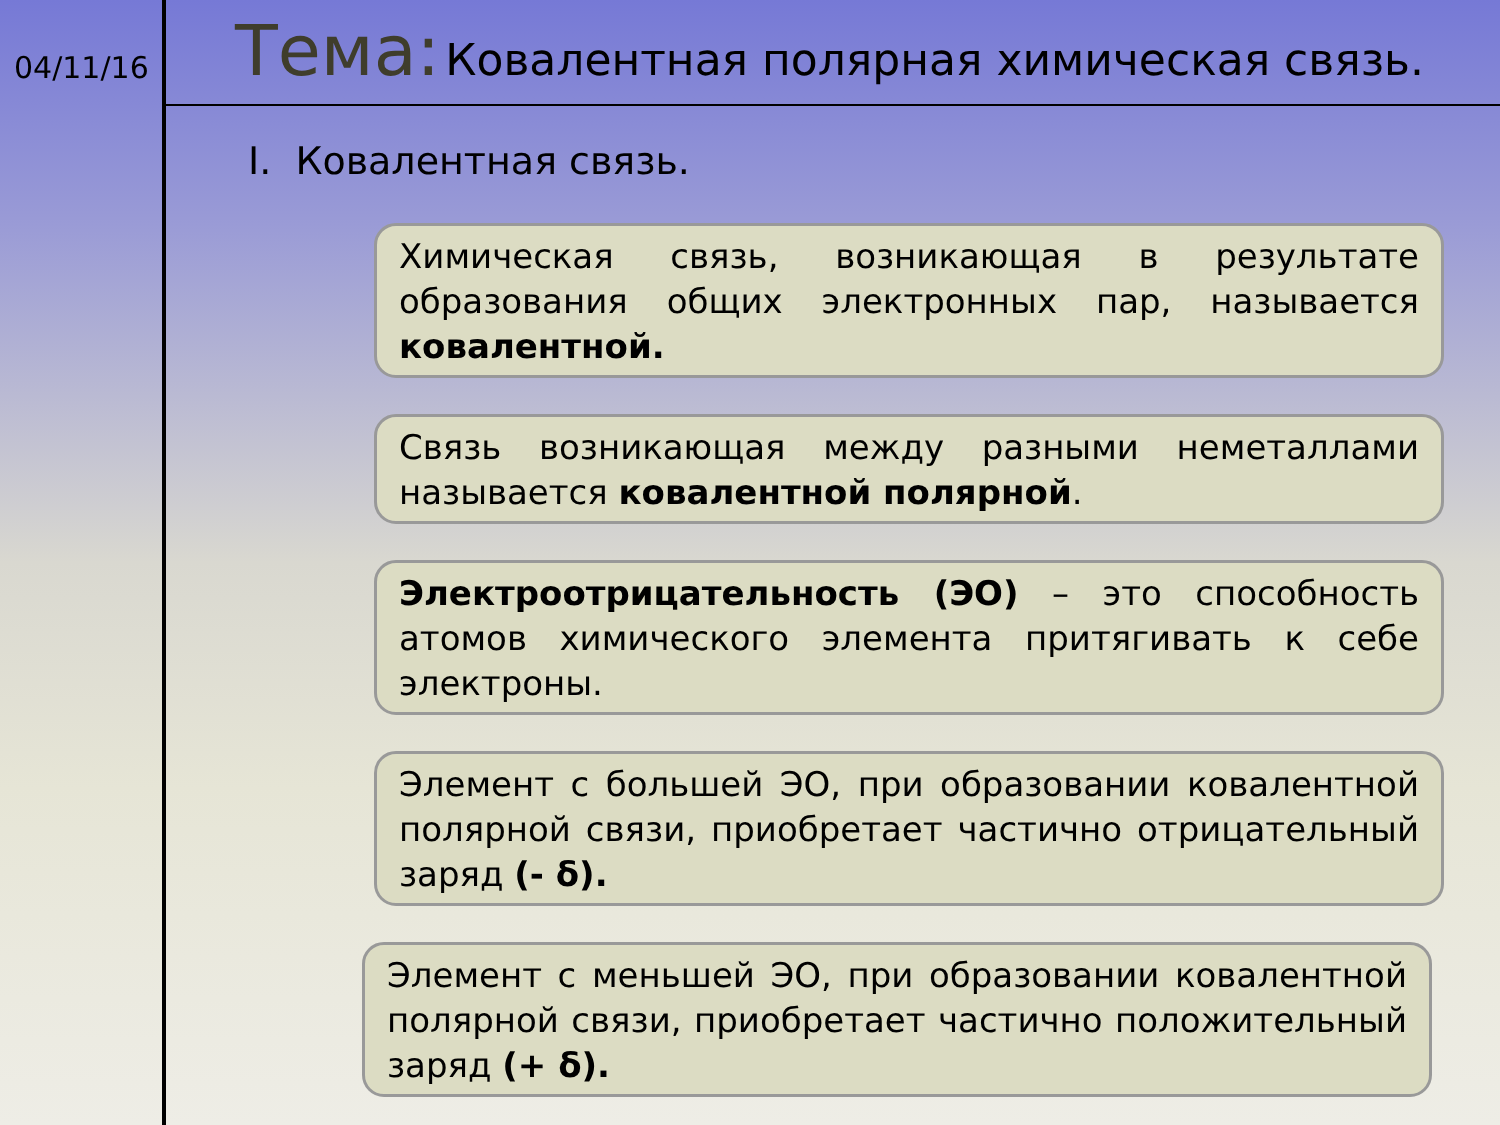04/11/16
Тема: Ковалентная полярная химическая связь.
I. Ковалентная связь.
Химическая связь, возникающая в результате образования общих электронных пар, называется ковалентной.
Связь возникающая между разными неметаллами называется ковалентной полярной.
Электроотрицательность (ЭО) – это способность атомов химического элемента притягивать к себе электроны.
Элемент с большей ЭО, при образовании ковалентной полярной связи, приобретает частично отрицательный заряд (- δ).
Элемент с меньшей ЭО, при образовании ковалентной полярной связи, приобретает частично положительный заряд (+ δ).